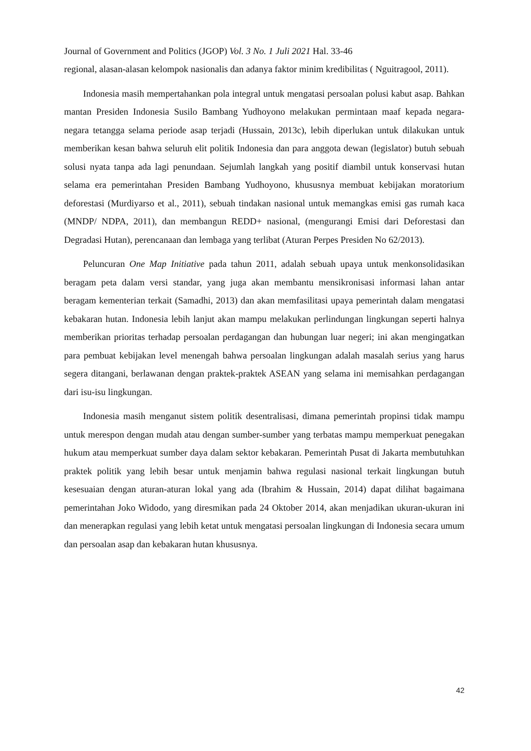Journal of Government and Politics (JGOP) Vol. 3 No. 1 Juli 2021 Hal. 33-46
regional, alasan-alasan kelompok nasionalis dan adanya faktor minim kredibilitas ( Nguitragool, 2011).
Indonesia masih mempertahankan pola integral untuk mengatasi persoalan polusi kabut asap. Bahkan mantan Presiden Indonesia Susilo Bambang Yudhoyono melakukan permintaan maaf kepada negara-negara tetangga selama periode asap terjadi (Hussain, 2013c), lebih diperlukan untuk dilakukan untuk memberikan kesan bahwa seluruh elit politik Indonesia dan para anggota dewan (legislator) butuh sebuah solusi nyata tanpa ada lagi penundaan. Sejumlah langkah yang positif diambil untuk konservasi hutan selama era pemerintahan Presiden Bambang Yudhoyono, khususnya membuat kebijakan moratorium deforestasi (Murdiyarso et al., 2011), sebuah tindakan nasional untuk memangkas emisi gas rumah kaca (MNDP/ NDPA, 2011), dan membangun REDD+ nasional, (mengurangi Emisi dari Deforestasi dan Degradasi Hutan), perencanaan dan lembaga yang terlibat (Aturan Perpes Presiden No 62/2013).
Peluncuran One Map Initiative pada tahun 2011, adalah sebuah upaya untuk menkonsolidasikan beragam peta dalam versi standar, yang juga akan membantu mensikronisasi informasi lahan antar beragam kementerian terkait (Samadhi, 2013) dan akan memfasilitasi upaya pemerintah dalam mengatasi kebakaran hutan. Indonesia lebih lanjut akan mampu melakukan perlindungan lingkungan seperti halnya memberikan prioritas terhadap persoalan perdagangan dan hubungan luar negeri; ini akan mengingatkan para pembuat kebijakan level menengah bahwa persoalan lingkungan adalah masalah serius yang harus segera ditangani, berlawanan dengan praktek-praktek ASEAN yang selama ini memisahkan perdagangan dari isu-isu lingkungan.
Indonesia masih menganut sistem politik desentralisasi, dimana pemerintah propinsi tidak mampu untuk merespon dengan mudah atau dengan sumber-sumber yang terbatas mampu memperkuat penegakan hukum atau memperkuat sumber daya dalam sektor kebakaran. Pemerintah Pusat di Jakarta membutuhkan praktek politik yang lebih besar untuk menjamin bahwa regulasi nasional terkait lingkungan butuh kesesuaian dengan aturan-aturan lokal yang ada (Ibrahim & Hussain, 2014) dapat dilihat bagaimana pemerintahan Joko Widodo, yang diresmikan pada 24 Oktober 2014, akan menjadikan ukuran-ukuran ini dan menerapkan regulasi yang lebih ketat untuk mengatasi persoalan lingkungan di Indonesia secara umum dan persoalan asap dan kebakaran hutan khususnya.
42